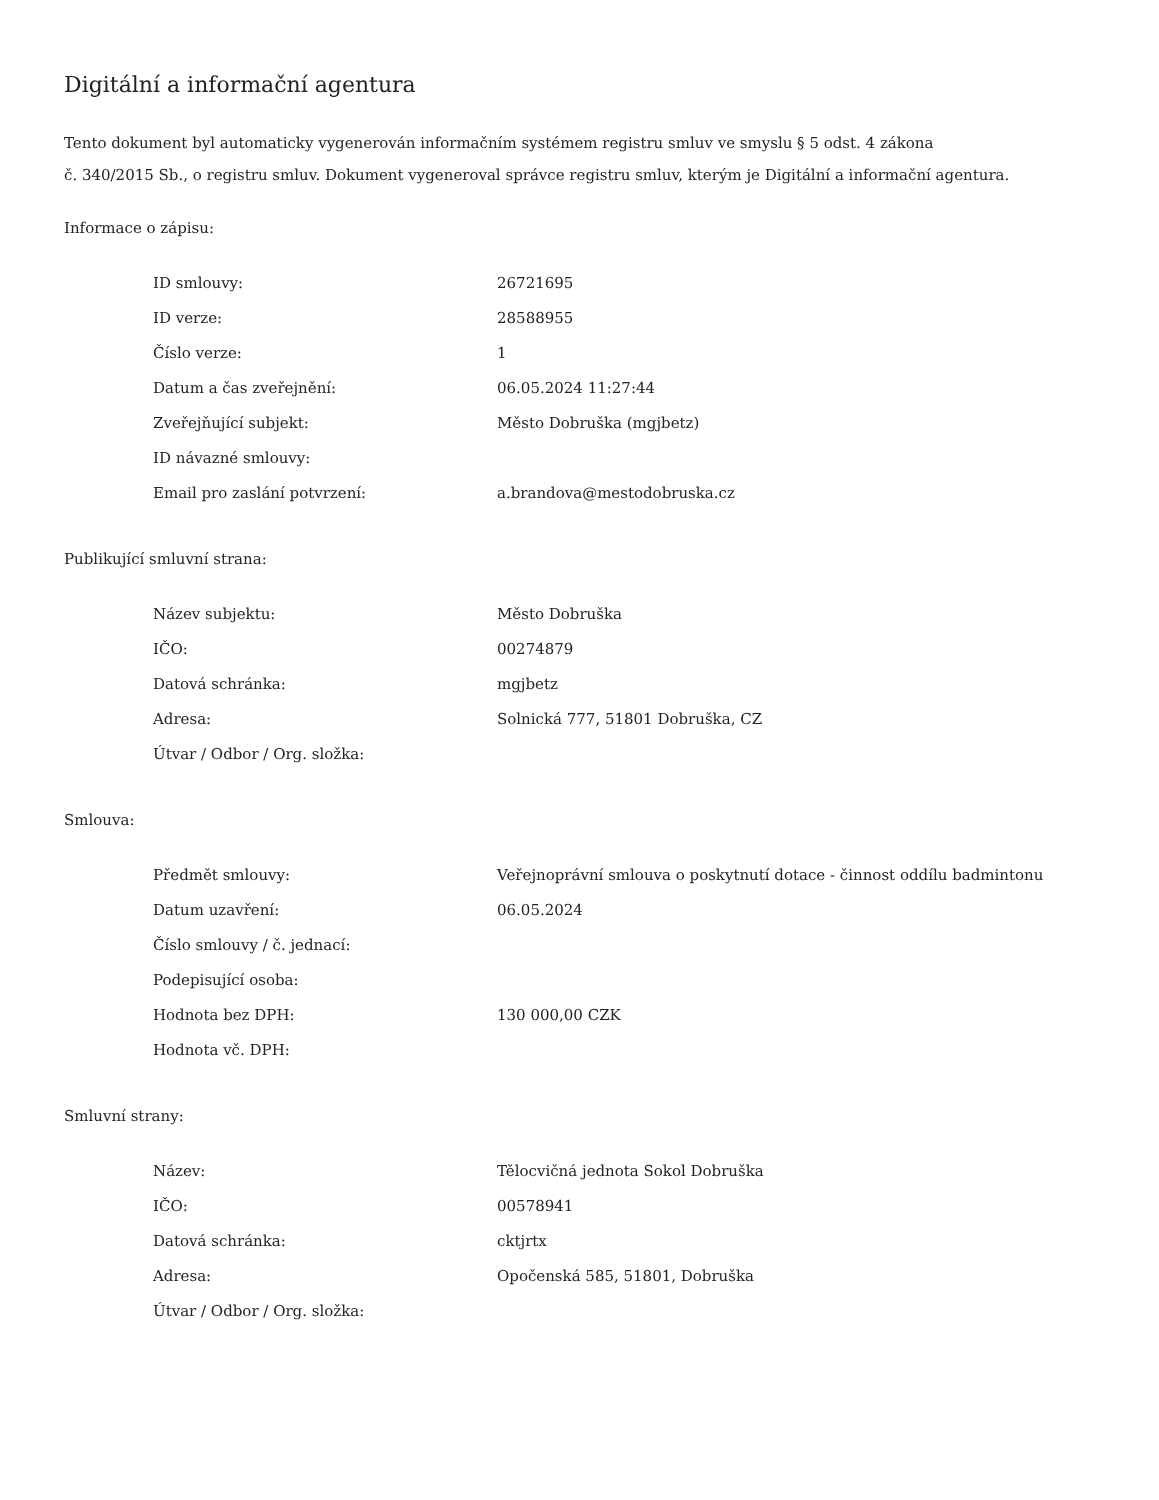Digitální a informační agentura
Tento dokument byl automaticky vygenerován informačním systémem registru smluv ve smyslu § 5 odst. 4 zákona
č. 340/2015 Sb., o registru smluv. Dokument vygeneroval správce registru smluv, kterým je Digitální a informační agentura.
Informace o zápisu:
| ID smlouvy: | 26721695 |
| ID verze: | 28588955 |
| Číslo verze: | 1 |
| Datum a čas zveřejnění: | 06.05.2024 11:27:44 |
| Zveřejňující subjekt: | Město Dobruška (mgjbetz) |
| ID návazné smlouvy: | |
| Email pro zaslání potvrzení: | a.brandova@mestodobruska.cz |
Publikující smluvní strana:
| Název subjektu: | Město Dobruška |
| IČO: | 00274879 |
| Datová schránka: | mgjbetz |
| Adresa: | Solnická 777, 51801 Dobruška, CZ |
| Útvar / Odbor / Org. složka: | |
Smlouva:
| Předmět smlouvy: | Veřejnoprávní smlouva o poskytnutí dotace - činnost oddílu badmintonu |
| Datum uzavření: | 06.05.2024 |
| Číslo smlouvy / č. jednací: | |
| Podepisující osoba: | |
| Hodnota bez DPH: | 130 000,00 CZK |
| Hodnota vč. DPH: | |
Smluvní strany:
| Název: | Tělocvičná jednota Sokol Dobruška |
| IČO: | 00578941 |
| Datová schránka: | cktjrtx |
| Adresa: | Opočenská 585, 51801, Dobruška |
| Útvar / Odbor / Org. složka: | |